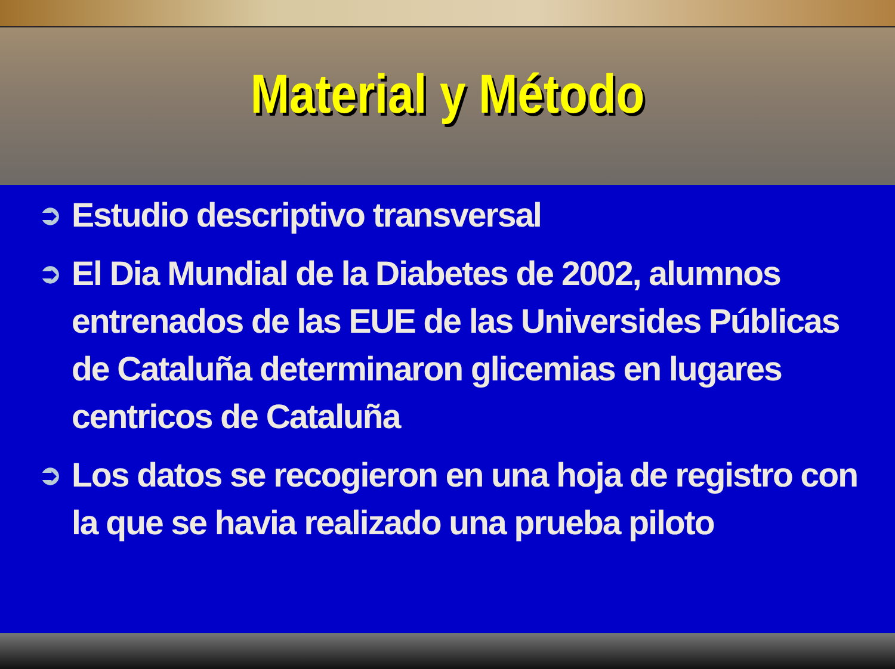Material y Método
➲ Estudio descriptivo transversal
➲ El Dia Mundial de la Diabetes de 2002, alumnos entrenados de las EUE de las Universides Públicas de Cataluña determinaron glicemias en lugares centricos de Cataluña
➲ Los datos se recogieron en una hoja de registro con la que se havia realizado una prueba piloto